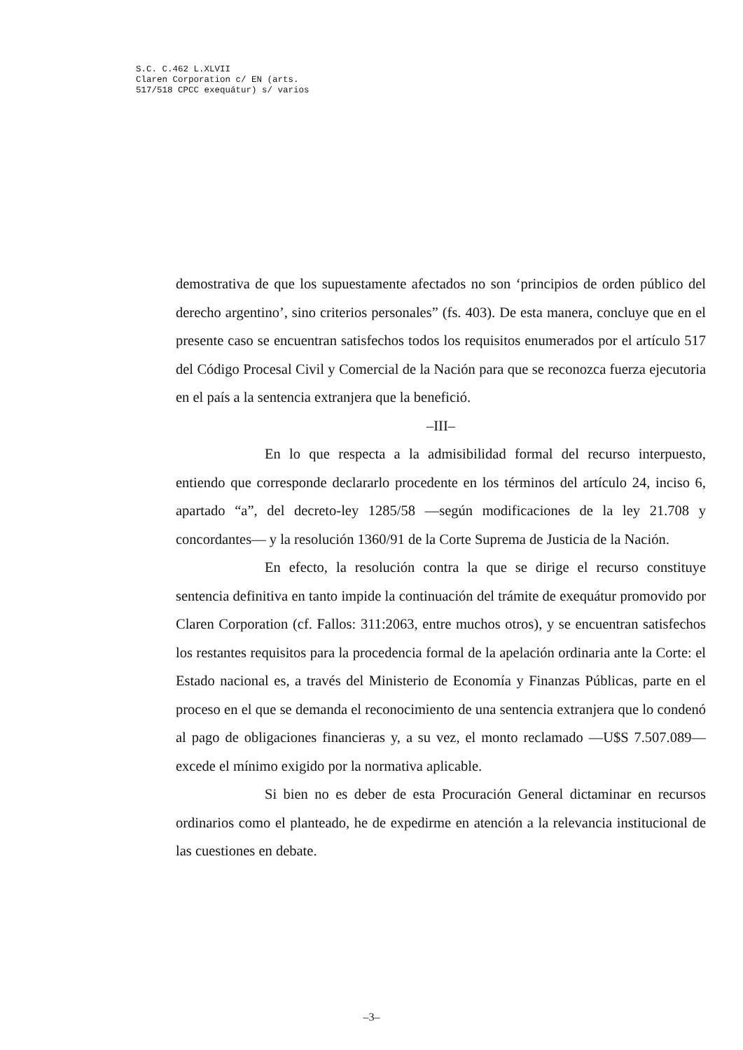S.C. C.462 L.XLVII
Claren Corporation c/ EN (arts.
517/518 CPCC exequátur) s/ varios
demostrativa de que los supuestamente afectados no son ‘principios de orden público del derecho argentino’, sino criterios personales” (fs. 403). De esta manera, concluye que en el presente caso se encuentran satisfechos todos los requisitos enumerados por el artículo 517 del Código Procesal Civil y Comercial de la Nación para que se reconozca fuerza ejecutoria en el país a la sentencia extranjera que la benefició.
–III–
En lo que respecta a la admisibilidad formal del recurso interpuesto, entiendo que corresponde declararlo procedente en los términos del artículo 24, inciso 6, apartado “a”, del decreto-ley 1285/58 —según modificaciones de la ley 21.708 y concordantes— y la resolución 1360/91 de la Corte Suprema de Justicia de la Nación.
En efecto, la resolución contra la que se dirige el recurso constituye sentencia definitiva en tanto impide la continuación del trámite de exequátur promovido por Claren Corporation (cf. Fallos: 311:2063, entre muchos otros), y se encuentran satisfechos los restantes requisitos para la procedencia formal de la apelación ordinaria ante la Corte: el Estado nacional es, a través del Ministerio de Economía y Finanzas Públicas, parte en el proceso en el que se demanda el reconocimiento de una sentencia extranjera que lo condenó al pago de obligaciones financieras y, a su vez, el monto reclamado —U$S 7.507.089— excede el mínimo exigido por la normativa aplicable.
Si bien no es deber de esta Procuración General dictaminar en recursos ordinarios como el planteado, he de expedirme en atención a la relevancia institucional de las cuestiones en debate.
–3–